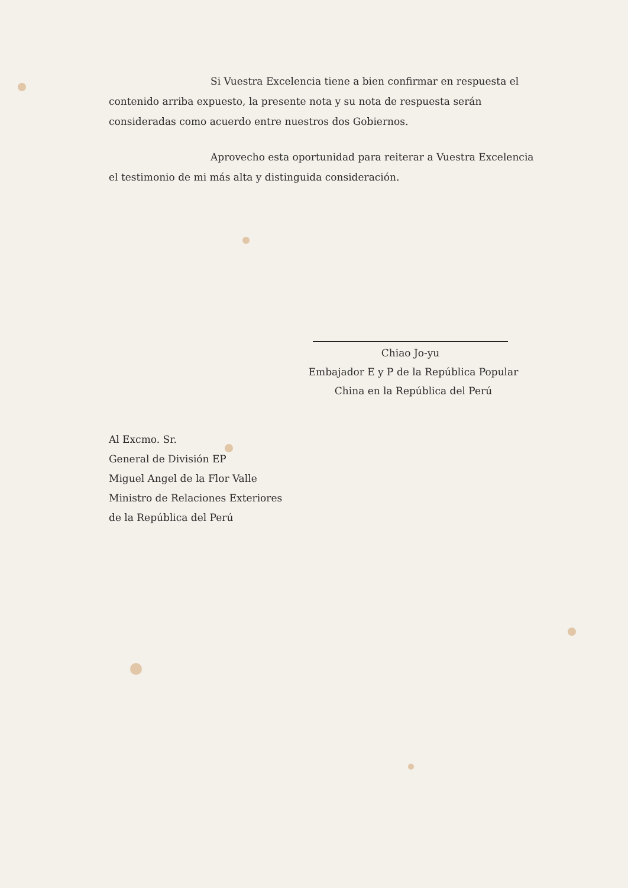Si Vuestra Excelencia tiene a bien confirmar en respuesta el contenido arriba expuesto, la presente nota y su nota de respuesta serán consideradas como acuerdo entre nuestros dos Gobiernos.
Aprovecho esta oportunidad para reiterar a Vuestra Excelencia el testimonio de mi más alta y distinguida consideración.
Chiao Jo-yu
Embajador E y P de la República Popular
China en la República del Perú
Al Excmo. Sr.
General de División EP
Miguel Angel de la Flor Valle
Ministro de Relaciones Exteriores
de la República del Perú